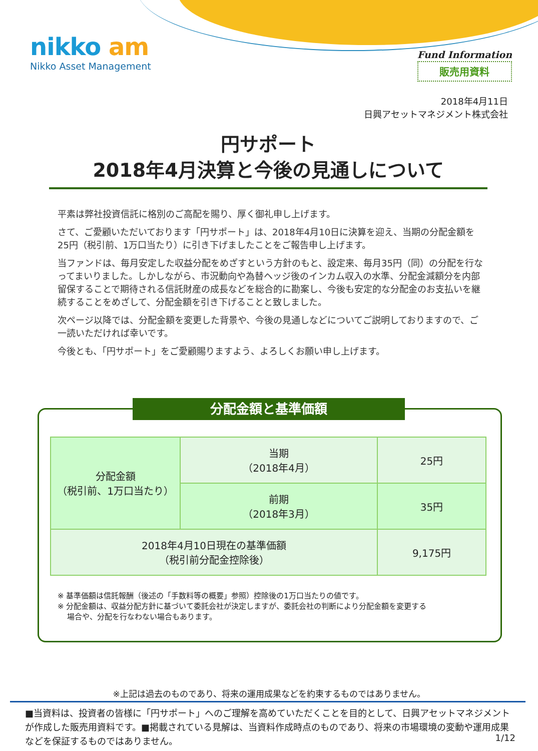nikko am
Nikko Asset Management
Fund Information
販売用資料
2018年4月11日
日興アセットマネジメント株式会社
円サポート
2018年4月決算と今後の見通しについて
平素は弊社投資信託に格別のご高配を賜り、厚く御礼申し上げます。
さて、ご愛顧いただいております「円サポート」は、2018年4月10日に決算を迎え、当期の分配金額を25円（税引前、1万口当たり）に引き下げましたことをご報告申し上げます。
当ファンドは、毎月安定した収益分配をめざすという方針のもと、設定来、毎月35円（同）の分配を行なってまいりました。しかしながら、市況動向や為替ヘッジ後のインカム収入の水準、分配金減額分を内部留保することで期待される信託財産の成長などを総合的に勘案し、今後も安定的な分配金のお支払いを継続することをめざして、分配金額を引き下げることと致しました。
次ページ以降では、分配金額を変更した背景や、今後の見通しなどについてご説明しておりますので、ご一読いただければ幸いです。
今後とも、「円サポート」をご愛顧賜りますよう、よろしくお願い申し上げます。
分配金額と基準価額
| 分配金額 （税引前、1万口当たり） | 当期 （2018年4月） | 25円 |
| | 前期 （2018年3月） | 35円 |
| 2018年4月10日現在の基準価額 （税引前分配金控除後） | | 9,175円 |
※ 基準価額は信託報酬（後述の「手数料等の概要」参照）控除後の1万口当たりの値です。
※ 分配金額は、収益分配方針に基づいて委託会社が決定しますが、委託会社の判断により分配金額を変更する
場合や、分配を行なわない場合もあります。
※上記は過去のものであり、将来の運用成果などを約束するものではありません。
■当資料は、投資者の皆様に「円サポート」へのご理解を高めていただくことを目的として、日興アセットマネジメントが作成した販売用資料です。■掲載されている見解は、当資料作成時点のものであり、将来の市場環境の変動や運用成果などを保証するものではありません。
1/12